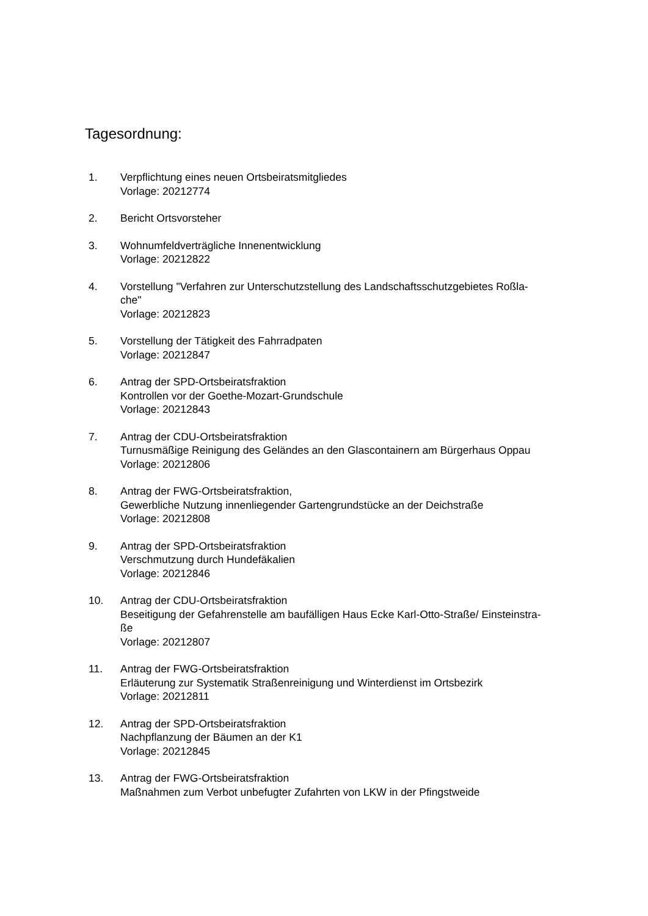Tagesordnung:
1. Verpflichtung eines neuen Ortsbeiratsmitgliedes
Vorlage: 20212774
2. Bericht Ortsvorsteher
3. Wohnumfeldverträgliche Innenentwicklung
Vorlage: 20212822
4. Vorstellung "Verfahren zur Unterschutzstellung des Landschaftsschutzgebietes Roßla-
che"
Vorlage: 20212823
5. Vorstellung der Tätigkeit des Fahrradpaten
Vorlage: 20212847
6. Antrag der SPD-Ortsbeiratsfraktion
Kontrollen vor der Goethe-Mozart-Grundschule
Vorlage: 20212843
7. Antrag der CDU-Ortsbeiratsfraktion
Turnusmäßige Reinigung des Geländes an den Glascontainern am Bürgerhaus Oppau
Vorlage: 20212806
8. Antrag der FWG-Ortsbeiratsfraktion,
Gewerbliche Nutzung innenliegender Gartengrundstücke an der Deichstraße
Vorlage: 20212808
9. Antrag der SPD-Ortsbeiratsfraktion
Verschmutzung durch Hundefäkalien
Vorlage: 20212846
10. Antrag der CDU-Ortsbeiratsfraktion
Beseitigung der Gefahrenstelle am baufälligen Haus Ecke Karl-Otto-Straße/ Einsteinstra-
ße
Vorlage: 20212807
11. Antrag der FWG-Ortsbeiratsfraktion
Erläuterung zur Systematik Straßenreinigung und Winterdienst im Ortsbezirk
Vorlage: 20212811
12. Antrag der SPD-Ortsbeiratsfraktion
Nachpflanzung der Bäumen an der K1
Vorlage: 20212845
13. Antrag der FWG-Ortsbeiratsfraktion
Maßnahmen zum Verbot unbefugter Zufahrten von LKW in der Pfingstweide